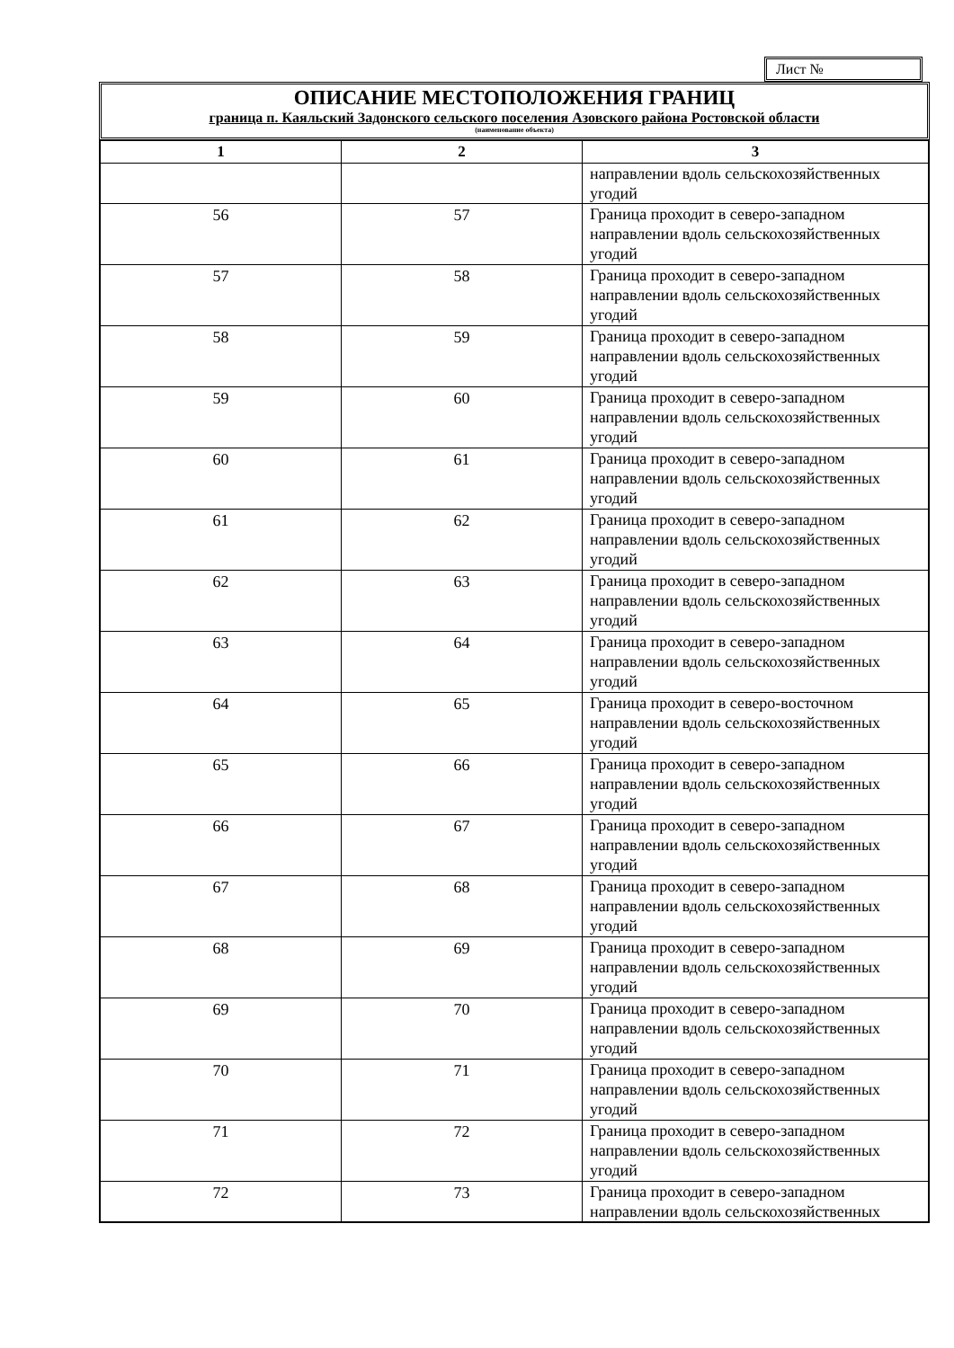Лист №
ОПИСАНИЕ МЕСТОПОЛОЖЕНИЯ ГРАНИЦ
граница п. Каяльский Задонского сельского поселения Азовского района Ростовской области
(наименование объекта)
| 1 | 2 | 3 |
| --- | --- | --- |
| | | направлении вдоль сельскохозяйственных угодий |
| 56 | 57 | Граница проходит в северо-западном направлении вдоль сельскохозяйственных угодий |
| 57 | 58 | Граница проходит в северо-западном направлении вдоль сельскохозяйственных угодий |
| 58 | 59 | Граница проходит в северо-западном направлении вдоль сельскохозяйственных угодий |
| 59 | 60 | Граница проходит в северо-западном направлении вдоль сельскохозяйственных угодий |
| 60 | 61 | Граница проходит в северо-западном направлении вдоль сельскохозяйственных угодий |
| 61 | 62 | Граница проходит в северо-западном направлении вдоль сельскохозяйственных угодий |
| 62 | 63 | Граница проходит в северо-западном направлении вдоль сельскохозяйственных угодий |
| 63 | 64 | Граница проходит в северо-западном направлении вдоль сельскохозяйственных угодий |
| 64 | 65 | Граница проходит в северо-восточном направлении вдоль сельскохозяйственных угодий |
| 65 | 66 | Граница проходит в северо-западном направлении вдоль сельскохозяйственных угодий |
| 66 | 67 | Граница проходит в северо-западном направлении вдоль сельскохозяйственных угодий |
| 67 | 68 | Граница проходит в северо-западном направлении вдоль сельскохозяйственных угодий |
| 68 | 69 | Граница проходит в северо-западном направлении вдоль сельскохозяйственных угодий |
| 69 | 70 | Граница проходит в северо-западном направлении вдоль сельскохозяйственных угодий |
| 70 | 71 | Граница проходит в северо-западном направлении вдоль сельскохозяйственных угодий |
| 71 | 72 | Граница проходит в северо-западном направлении вдоль сельскохозяйственных угодий |
| 72 | 73 | Граница проходит в северо-западном направлении вдоль сельскохозяйственных |